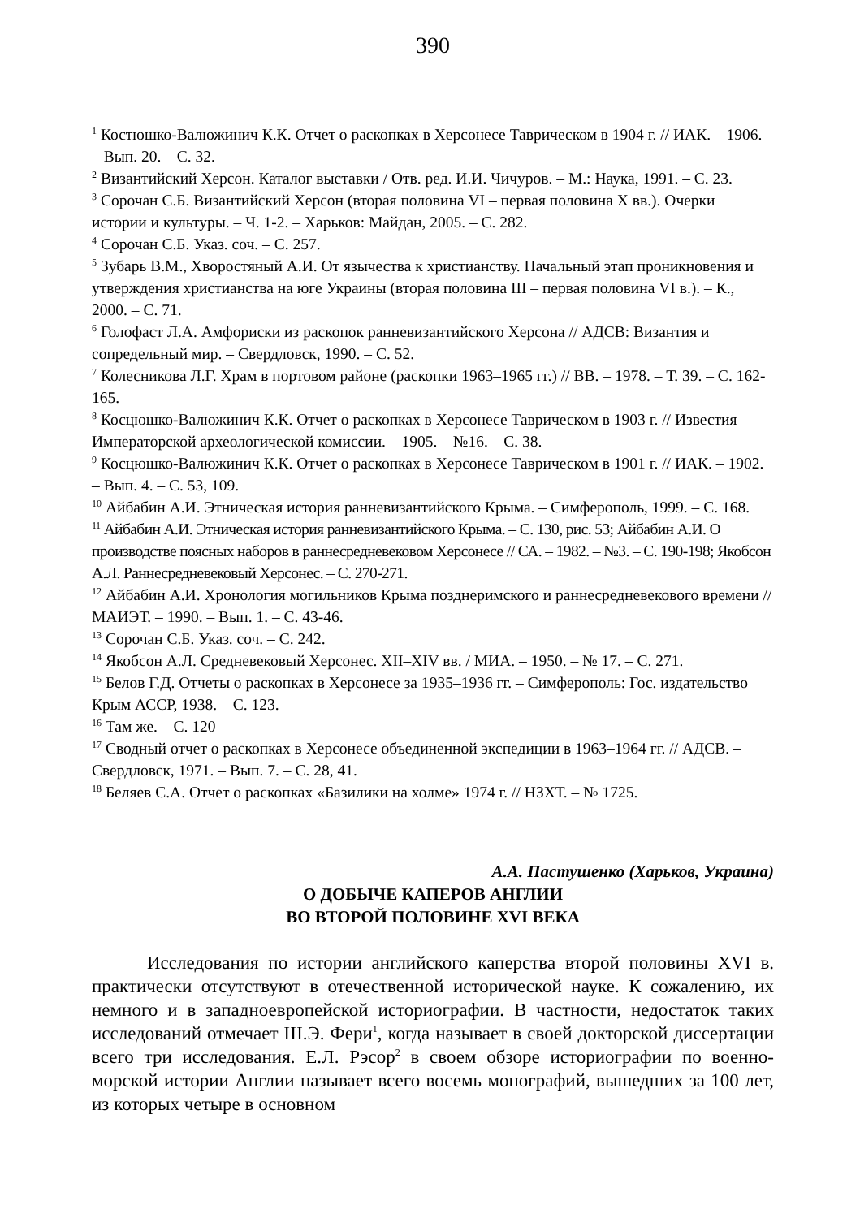390
<sup>1</sup> Костюшко-Валюжинич К.К. Отчет о раскопках в Херсонесе Таврическом в 1904 г. // ИАК. – 1906. – Вып. 20. – С. 32.
<sup>2</sup> Византийский Херсон. Каталог выставки / Отв. ред. И.И. Чичуров. – М.: Наука, 1991. – С. 23.
<sup>3</sup> Сорочан С.Б. Византийский Херсон (вторая половина VI – первая половина X вв.). Очерки истории и культуры. – Ч. 1-2. – Харьков: Майдан, 2005. – С. 282.
<sup>4</sup> Сорочан С.Б. Указ. соч. – С. 257.
<sup>5</sup> Зубарь В.М., Хворостяный А.И. От язычества к христианству. Начальный этап проникновения и утверждения христианства на юге Украины (вторая половина III – первая половина VI в.). – К., 2000. – С. 71.
<sup>6</sup> Голофаст Л.А. Амфориски из раскопок ранневизантийского Херсона // АДСВ: Византия и сопредельный мир. – Свердловск, 1990. – С. 52.
<sup>7</sup> Колесникова Л.Г. Храм в портовом районе (раскопки 1963–1965 гг.) // ВВ. – 1978. – Т. 39. – С. 162-165.
<sup>8</sup> Косцюшко-Валюжинич К.К. Отчет о раскопках в Херсонесе Таврическом в 1903 г. // Известия Императорской археологической комиссии. – 1905. – №16. – С. 38.
<sup>9</sup> Косцюшко-Валюжинич К.К. Отчет о раскопках в Херсонесе Таврическом в 1901 г. // ИАК. – 1902. – Вып. 4. – С. 53, 109.
<sup>10</sup> Айбабин А.И. Этническая история ранневизантийского Крыма. – Симферополь, 1999. – С. 168.
<sup>11</sup> Айбабин А.И. Этническая история ранневизантийского Крыма. – С. 130, рис. 53; Айбабин А.И. О производстве поясных наборов в раннесредневековом Херсонесе // СА. – 1982. – №3. – С. 190-198; Якобсон А.Л. Раннесредневековый Херсонес. – С. 270-271.
<sup>12</sup> Айбабин А.И. Хронология могильников Крыма позднеримского и раннесредневекового времени // МАИЭТ. – 1990. – Вып. 1. – С. 43-46.
<sup>13</sup> Сорочан С.Б. Указ. соч. – С. 242.
<sup>14</sup> Якобсон А.Л. Средневековый Херсонес. XII–XIV вв. / МИА. – 1950. – № 17. – С. 271.
<sup>15</sup> Белов Г.Д. Отчеты о раскопках в Херсонесе за 1935–1936 гг. – Симферополь: Гос. издательство Крым АССР, 1938. – С. 123.
<sup>16</sup> Там же. – С. 120
<sup>17</sup> Сводный отчет о раскопках в Херсонесе объединенной экспедиции в 1963–1964 гг. // АДСВ. – Свердловск, 1971. – Вып. 7. – С. 28, 41.
<sup>18</sup> Беляев С.А. Отчет о раскопках «Базилики на холме» 1974 г. // НЗХТ. – № 1725.
А.А. Пастушенко (Харьков, Украина)
О ДОБЫЧЕ КАПЕРОВ АНГЛИИ
ВО ВТОРОЙ ПОЛОВИНЕ XVI ВЕКА
Исследования по истории английского каперства второй половины XVI в. практически отсутствуют в отечественной исторической науке. К сожалению, их немного и в западноевропейской историографии. В частности, недостаток таких исследований отмечает Ш.Э. Фери<sup>1</sup>, когда называет в своей докторской диссертации всего три исследования. Е.Л. Рэсор<sup>2</sup> в своем обзоре историографии по военно-морской истории Англии называет всего восемь монографий, вышедших за 100 лет, из которых четыре в основном